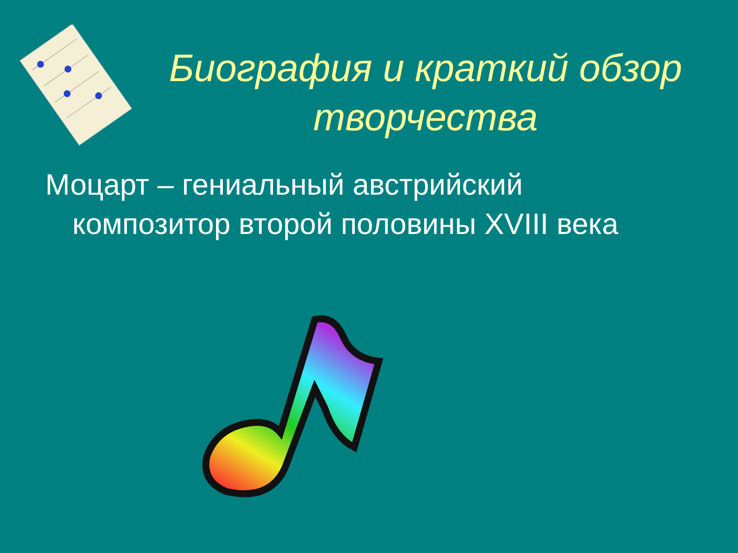Биография и краткий обзор творчества
Моцарт – гениальный австрийский композитор второй половины XVIII века